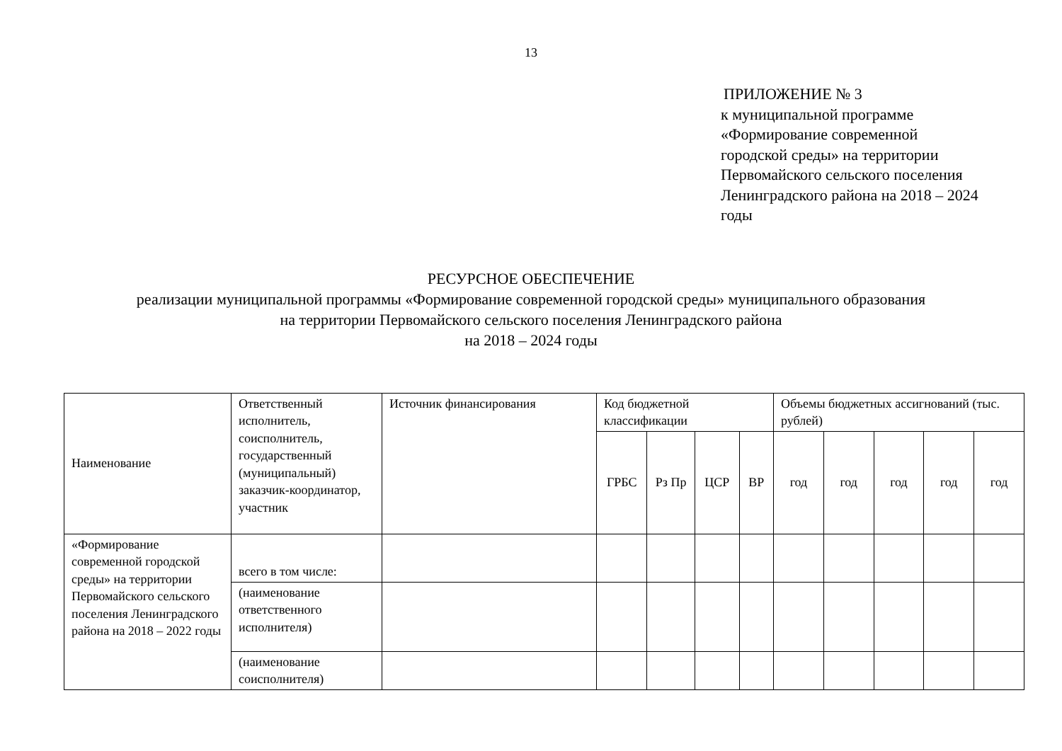13
ПРИЛОЖЕНИЕ № 3
к муниципальной программе
«Формирование современной
городской среды» на территории
Первомайского сельского поселения
Ленинградского района на 2018 – 2024
годы
РЕСУРСНОЕ ОБЕСПЕЧЕНИЕ
реализации муниципальной программы «Формирование современной городской среды» муниципального образования
на территории Первомайского сельского поселения Ленинградского района
на 2018 – 2024 годы
| Наименование | Ответственный исполнитель, соисполнитель, государственный (муниципальный) заказчик-координатор, участник | Источник финансирования | Код бюджетной классификации | | | | Объемы бюджетных ассигнований (тыс. рублей) | | | | |
| --- | --- | --- | --- | --- | --- | --- | --- | --- | --- | --- | --- |
| | | | ГРБС | Рз Пр | ЦСР | ВР | год | год | год | год | год |
| «Формирование современной городской среды» на территории Первомайского сельского поселения Ленинградского района на 2018 – 2022 годы | всего в том числе: | | | | | | | | | | |
| | (наименование ответственного исполнителя) | | | | | | | | | | |
| | (наименование соисполнителя) | | | | | | | | | | |